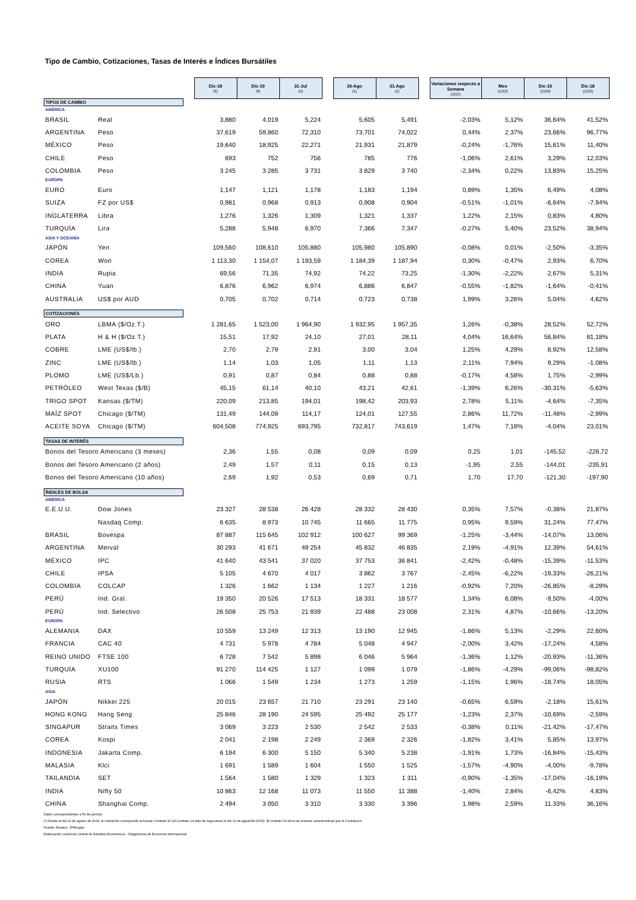Tipo de Cambio, Cotizaciones, Tasas de Interés e Índices Bursátiles
| | | | Dic-18 (5) | Dic-19 (4) | 31-Jul (3) | | 26-Ago (1) | 31-Ago (1) | | Variaciones respecto a Semana (1)/(2) | Mes (1)/(3) | Dic-19 (1)/(4) | Dic-18 (1)/(5) |
| TIPOS DE CAMBIO | | | | | | | | | | | | | |
| AMÉRICA | | | | | | | | | | | | | |
| BRASIL | Real | | 3,880 | 4,019 | 5,224 | | 5,605 | 5,491 | | -2,03% | 5,12% | 36,64% | 41,52% |
| ARGENTINA | Peso | | 37,619 | 59,860 | 72,310 | | 73,701 | 74,022 | | 0,44% | 2,37% | 23,66% | 96,77% |
| MÉXICO | Peso | | 19,640 | 18,925 | 22,271 | | 21,931 | 21,879 | | -0,24% | -1,76% | 15,61% | 11,40% |
| CHILE | Peso | | 693 | 752 | 756 | | 785 | 776 | | -1,06% | 2,61% | 3,29% | 12,03% |
| COLOMBIA | Peso | | 3 245 | 3 285 | 3 731 | | 3 829 | 3 740 | | -2,34% | 0,22% | 13,83% | 15,25% |
| EUROPA | | | | | | | | | | | | | |
| EURO | Euro | | 1,147 | 1,121 | 1,178 | | 1,183 | 1,194 | | 0,89% | 1,35% | 6,49% | 4,08% |
| SUIZA | FZ por US$ | | 0,981 | 0,968 | 0,913 | | 0,908 | 0,904 | | -0,51% | -1,01% | -6,64% | -7,94% |
| INGLATERRA | Libra | | 1,276 | 1,326 | 1,309 | | 1,321 | 1,337 | | 1,22% | 2,15% | 0,83% | 4,80% |
| TURQUÍA | Lira | | 5,288 | 5,948 | 6,970 | | 7,366 | 7,347 | | -0,27% | 5,40% | 23,52% | 38,94% |
| ASIA Y OCEANÍA | | | | | | | | | | | | | |
| JAPÓN | Yen | | 109,560 | 108,610 | 105,880 | | 105,980 | 105,890 | | -0,08% | 0,01% | -2,50% | -3,35% |
| COREA | Won | | 1 113,30 | 1 154,07 | 1 193,59 | | 1 184,39 | 1 187,94 | | 0,30% | -0,47% | 2,93% | 6,70% |
| INDIA | Rupia | | 69,56 | 71,35 | 74,92 | | 74,22 | 73,25 | | -1,30% | -2,22% | 2,67% | 5,31% |
| CHINA | Yuan | | 6,876 | 6,962 | 6,974 | | 6,886 | 6,847 | | -0,55% | -1,82% | -1,64% | -0,41% |
| AUSTRALIA | US$ por AUD | | 0,705 | 0,702 | 0,714 | | 0,723 | 0,738 | | 1,99% | 3,26% | 5,04% | 4,62% |
| COTIZACIONES | | | | | | | | | | | | | |
| ORO | LBMA ($/Oz.T.) | | 1 281,65 | 1 523,00 | 1 964,90 | | 1 932,95 | 1 957,35 | | 1,26% | -0,38% | 28,52% | 52,72% |
| PLATA | H & H ($/Oz.T.) | | 15,51 | 17,92 | 24,10 | | 27,01 | 28,11 | | 4,04% | 16,64% | 56,84% | 81,18% |
| COBRE | LME (US$/lb.) | | 2,70 | 2,79 | 2,91 | | 3,00 | 3,04 | | 1,25% | 4,29% | 8,92% | 12,58% |
| ZINC | LME (US$/lb.) | | 1,14 | 1,03 | 1,05 | | 1,11 | 1,13 | | 2,11% | 7,94% | 9,29% | -1,08% |
| PLOMO | LME (US$/Lb.) | | 0,91 | 0,87 | 0,84 | | 0,88 | 0,88 | | -0,17% | 4,58% | 1,75% | -2,99% |
| PETRÓLEO | West Texas ($/B) | | 45,15 | 61,14 | 40,10 | | 43,21 | 42,61 | | -1,39% | 6,26% | -30,31% | -5,63% |
| TRIGO SPOT | Kansas ($/TM) | | 220,09 | 213,85 | 194,01 | | 198,42 | 203,93 | | 2,78% | 5,11% | -4,64% | -7,35% |
| MAÍZ SPOT | Chicago ($/TM) | | 131,49 | 144,09 | 114,17 | | 124,01 | 127,55 | | 2,86% | 11,72% | -11,48% | -2,99% |
| ACEITE SOYA | Chicago ($/TM) | | 604,508 | 774,925 | 693,795 | | 732,817 | 743,619 | | 1,47% | 7,18% | -4,04% | 23,01% |
| TASAS DE INTERÉS | | | | | | | | | | | | | |
| Bonos del Tesoro Americano (3 meses) | | | 2,36 | 1,55 | 0,08 | | 0,09 | 0,09 | | 0,25 | 1,01 | -145,52 | -226,72 |
| Bonos del Tesoro Americano (2 años) | | | 2,49 | 1,57 | 0,11 | | 0,15 | 0,13 | | -1,95 | 2,55 | -144,01 | -235,91 |
| Bonos del Tesoro Americano (10 años) | | | 2,69 | 1,92 | 0,53 | | 0,69 | 0,71 | | 1,70 | 17,70 | -121,30 | -197,90 |
| ÍNDICES DE BOLSA | | | | | | | | | | | | | |
| AMÉRICA | | | | | | | | | | | | | |
| E.E.U.U. | Dow Jones | | 23 327 | 28 538 | 26 428 | | 28 332 | 28 430 | | 0,35% | 7,57% | -0,38% | 21,87% |
| | Nasdaq Comp. | | 6 635 | 8 973 | 10 745 | | 11 665 | 11 775 | | 0,95% | 9,59% | 31,24% | 77,47% |
| BRASIL | Bovespa | | 87 887 | 115 645 | 102 912 | | 100 627 | 99 369 | | -1,25% | -3,44% | -14,07% | 13,06% |
| ARGENTINA | Merval | | 30 293 | 41 671 | 49 254 | | 45 832 | 46 835 | | 2,19% | -4,91% | 12,39% | 54,61% |
| MÉXICO | IPC | | 41 640 | 43 541 | 37 020 | | 37 753 | 36 841 | | -2,42% | -0,48% | -15,39% | -11,53% |
| CHILE | IPSA | | 5 105 | 4 670 | 4 017 | | 3 862 | 3 767 | | -2,45% | -6,22% | -19,33% | -26,21% |
| COLOMBIA | COLCAP | | 1 326 | 1 662 | 1 134 | | 1 227 | 1 216 | | -0,92% | 7,20% | -26,85% | -8,29% |
| PERÚ | Ind. Gral. | | 19 350 | 20 526 | 17 513 | | 18 331 | 18 577 | | 1,34% | 6,08% | -9,50% | -4,00% |
| PERÚ | Ind. Selectivo | | 26 508 | 25 753 | 21 939 | | 22 488 | 23 008 | | 2,31% | 4,87% | -10,66% | -13,20% |
| EUROPA | | | | | | | | | | | | | |
| ALEMANIA | DAX | | 10 559 | 13 249 | 12 313 | | 13 190 | 12 945 | | -1,86% | 5,13% | -2,29% | 22,60% |
| FRANCIA | CAC 40 | | 4 731 | 5 978 | 4 784 | | 5 048 | 4 947 | | -2,00% | 3,42% | -17,24% | 4,58% |
| REINO UNIDO | FTSE 100 | | 6 728 | 7 542 | 5 898 | | 6 046 | 5 964 | | -1,36% | 1,12% | -20,93% | -11,36% |
| TURQUÍA | XU100 | | 91 270 | 114 425 | 1 127 | | 1 099 | 1 079 | | -1,86% | -4,29% | -99,06% | -98,82% |
| RUSIA | RTS | | 1 066 | 1 549 | 1 234 | | 1 273 | 1 259 | | -1,15% | 1,96% | -18,74% | 18,05% |
| ASIA | | | | | | | | | | | | | |
| JAPÓN | Nikkei 225 | | 20 015 | 23 657 | 21 710 | | 23 291 | 23 140 | | -0,65% | 6,59% | -2,18% | 15,61% |
| HONG KONG | Hang Seng | | 25 846 | 28 190 | 24 595 | | 25 492 | 25 177 | | -1,23% | 2,37% | -10,69% | -2,59% |
| SINGAPUR | Straits Times | | 3 069 | 3 223 | 2 530 | | 2 542 | 2 533 | | -0,38% | 0,11% | -21,42% | -17,47% |
| COREA | Kospi | | 2 041 | 2 198 | 2 249 | | 2 369 | 2 326 | | -1,82% | 3,41% | 5,85% | 13,97% |
| INDONESIA | Jakarta Comp. | | 6 194 | 6 300 | 5 150 | | 5 340 | 5 238 | | -1,91% | 1,73% | -16,84% | -15,43% |
| MALASIA | Klci | | 1 691 | 1 589 | 1 604 | | 1 550 | 1 525 | | -1,57% | -4,90% | -4,00% | -9,78% |
| TAILANDIA | SET | | 1 564 | 1 580 | 1 329 | | 1 323 | 1 311 | | -0,90% | -1,35% | -17,04% | -16,19% |
| INDIA | Nifty 50 | | 10 863 | 12 168 | 11 073 | | 11 550 | 11 388 | | -1,40% | 2,84% | -6,42% | 4,83% |
| CHINA | Shanghai Comp. | | 2 494 | 3 050 | 3 310 | | 3 330 | 3 396 | | 1,98% | 2,59% | 11,33% | 36,16% |
Datos correspondientes a fin de periodo
(*) Desde el día 11 de agosto de 2009, la cotización corresponde al Azúcar Contrato 16 (el Contrato 14 dejó de negociarse el día 10 de agostode 2009). El contrato 16 tiene las mismas características que el Contrato14.
Fuente: Reuters, JPMorgan
Elaboración: Gerencia Central de Estudios Económicos - Subgerencia de Economía Internacional.